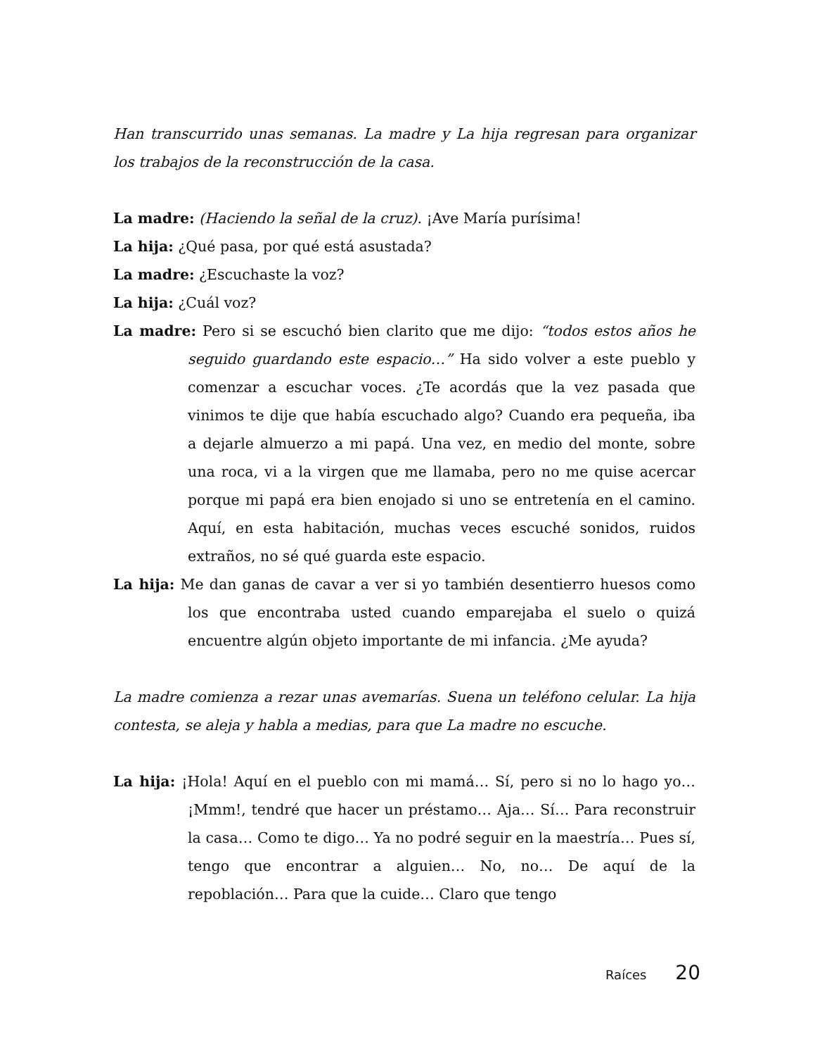Han transcurrido unas semanas. La madre y La hija regresan para organizar los trabajos de la reconstrucción de la casa.
La madre: (Haciendo la señal de la cruz). ¡Ave María purísima!
La hija: ¿Qué pasa, por qué está asustada?
La madre: ¿Escuchaste la voz?
La hija: ¿Cuál voz?
La madre: Pero si se escuchó bien clarito que me dijo: “todos estos años he seguido guardando este espacio…” Ha sido volver a este pueblo y comenzar a escuchar voces. ¿Te acordás que la vez pasada que vinimos te dije que había escuchado algo? Cuando era pequeña, iba a dejarle almuerzo a mi papá. Una vez, en medio del monte, sobre una roca, vi a la virgen que me llamaba, pero no me quise acercar porque mi papá era bien enojado si uno se entretenía en el camino. Aquí, en esta habitación, muchas veces escuché sonidos, ruidos extraños, no sé qué guarda este espacio.
La hija: Me dan ganas de cavar a ver si yo también desentierro huesos como los que encontraba usted cuando emparejaba el suelo o quizá encuentre algún objeto importante de mi infancia. ¿Me ayuda?
La madre comienza a rezar unas avemarías. Suena un teléfono celular. La hija contesta, se aleja y habla a medias, para que La madre no escuche.
La hija: ¡Hola! Aquí en el pueblo con mi mamá… Sí, pero si no lo hago yo… ¡Mmm!, tendré que hacer un préstamo… Aja… Sí… Para reconstruir la casa… Como te digo… Ya no podré seguir en la maestría… Pues sí, tengo que encontrar a alguien… No, no… De aquí de la repoblación… Para que la cuide… Claro que tengo
Raíces 20